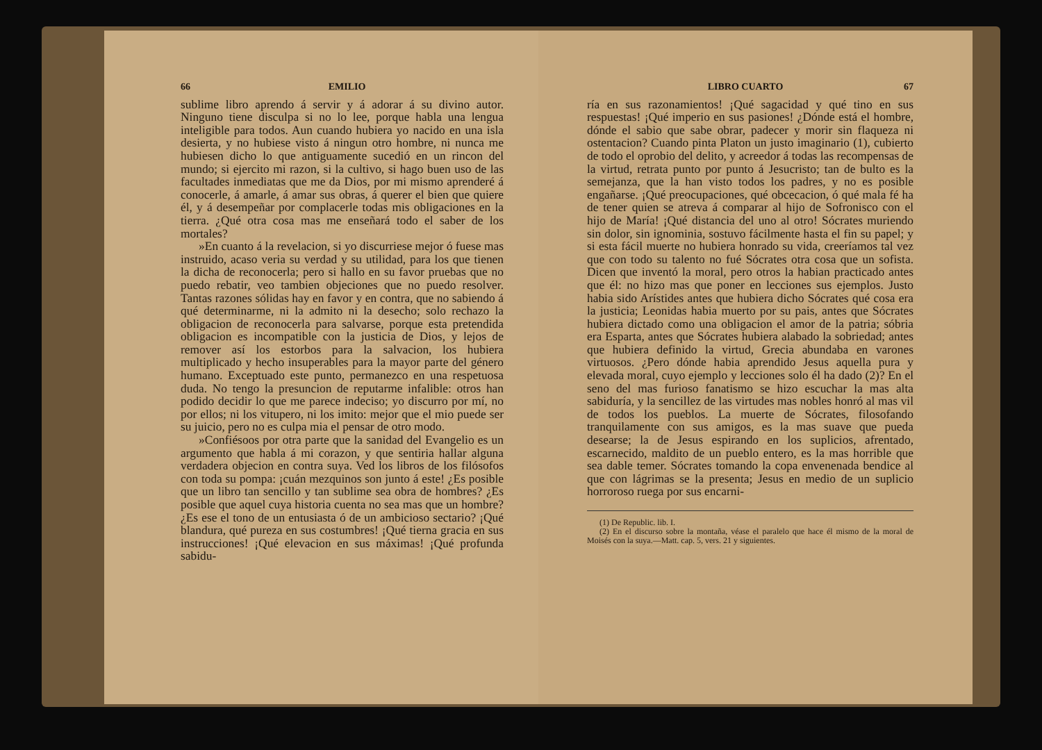66 EMILIO
sublime libro aprendo á servir y á adorar á su divino autor. Ninguno tiene disculpa si no lo lee, porque habla una lengua inteligible para todos. Aun cuando hubiera yo nacido en una isla desierta, y no hubiese visto á ningun otro hombre, ni nunca me hubiesen dicho lo que antiguamente sucedió en un rincon del mundo; si ejercito mi razon, si la cultivo, si hago buen uso de las facultades inmediatas que me da Dios, por mi mismo aprenderé á conocerle, á amarle, á amar sus obras, á querer el bien que quiere él, y á desempeñar por complacerle todas mis obligaciones en la tierra. ¿Qué otra cosa mas me enseñará todo el saber de los mortales?
»En cuanto á la revelacion, si yo discurriese mejor ó fuese mas instruido, acaso veria su verdad y su utilidad, para los que tienen la dicha de reconocerla; pero si hallo en su favor pruebas que no puedo rebatir, veo tambien objeciones que no puedo resolver. Tantas razones sólidas hay en favor y en contra, que no sabiendo á qué determinarme, ni la admito ni la desecho; solo rechazo la obligacion de reconocerla para salvarse, porque esta pretendida obligacion es incompatible con la justicia de Dios, y lejos de remover así los estorbos para la salvacion, los hubiera multiplicado y hecho insuperables para la mayor parte del género humano. Exceptuado este punto, permanezco en una respetuosa duda. No tengo la presuncion de reputarme infalible: otros han podido decidir lo que me parece indeciso; yo discurro por mí, no por ellos; ni los vitupero, ni los imito: mejor que el mio puede ser su juicio, pero no es culpa mia el pensar de otro modo.
»Confiésoos por otra parte que la sanidad del Evangelio es un argumento que habla á mi corazon, y que sentiria hallar alguna verdadera objecion en contra suya. Ved los libros de los filósofos con toda su pompa: ¡cuán mezquinos son junto á este! ¿Es posible que un libro tan sencillo y tan sublime sea obra de hombres? ¿Es posible que aquel cuya historia cuenta no sea mas que un hombre? ¿Es ese el tono de un entusiasta ó de un ambicioso sectario? ¡Qué blandura, qué pureza en sus costumbres! ¡Qué tierna gracia en sus instrucciones! ¡Qué elevacion en sus máximas! ¡Qué profunda sabidu-
LIBRO CUARTO 67
ría en sus razonamientos! ¡Qué sagacidad y qué tino en sus respuestas! ¡Qué imperio en sus pasiones! ¿Dónde está el hombre, dónde el sabio que sabe obrar, padecer y morir sin flaqueza ni ostentacion? Cuando pinta Platon un justo imaginario (1), cubierto de todo el oprobio del delito, y acreedor á todas las recompensas de la virtud, retrata punto por punto á Jesucristo; tan de bulto es la semejanza, que la han visto todos los padres, y no es posible engañarse. ¡Qué preocupaciones, qué obcecacion, ó qué mala fé ha de tener quien se atreva á comparar al hijo de Sofronisco con el hijo de María! ¡Qué distancia del uno al otro! Sócrates muriendo sin dolor, sin ignominia, sostuvo fácilmente hasta el fin su papel; y si esta fácil muerte no hubiera honrado su vida, creeríamos tal vez que con todo su talento no fué Sócrates otra cosa que un sofista. Dicen que inventó la moral, pero otros la habian practicado antes que él: no hizo mas que poner en lecciones sus ejemplos. Justo habia sido Arístides antes que hubiera dicho Sócrates qué cosa era la justicia; Leonidas habia muerto por su pais, antes que Sócrates hubiera dictado como una obligacion el amor de la patria; sóbria era Esparta, antes que Sócrates hubiera alabado la sobriedad; antes que hubiera definido la virtud, Grecia abundaba en varones virtuosos. ¿Pero dónde habia aprendido Jesus aquella pura y elevada moral, cuyo ejemplo y lecciones solo él ha dado (2)? En el seno del mas furioso fanatismo se hizo escuchar la mas alta sabiduría, y la sencillez de las virtudes mas nobles honró al mas vil de todos los pueblos. La muerte de Sócrates, filosofando tranquilamente con sus amigos, es la mas suave que pueda desearse; la de Jesus espirando en los suplicios, afrentado, escarnecido, maldito de un pueblo entero, es la mas horrible que sea dable temer. Sócrates tomando la copa envenenada bendice al que con lágrimas se la presenta; Jesus en medio de un suplicio horroroso ruega por sus encarni-
(1) De Republic. lib. I.
(2) En el discurso sobre la montaña, véase el paralelo que hace él mismo de la moral de Moisés con la suya.—Matt. cap. 5, vers. 21 y siguientes.